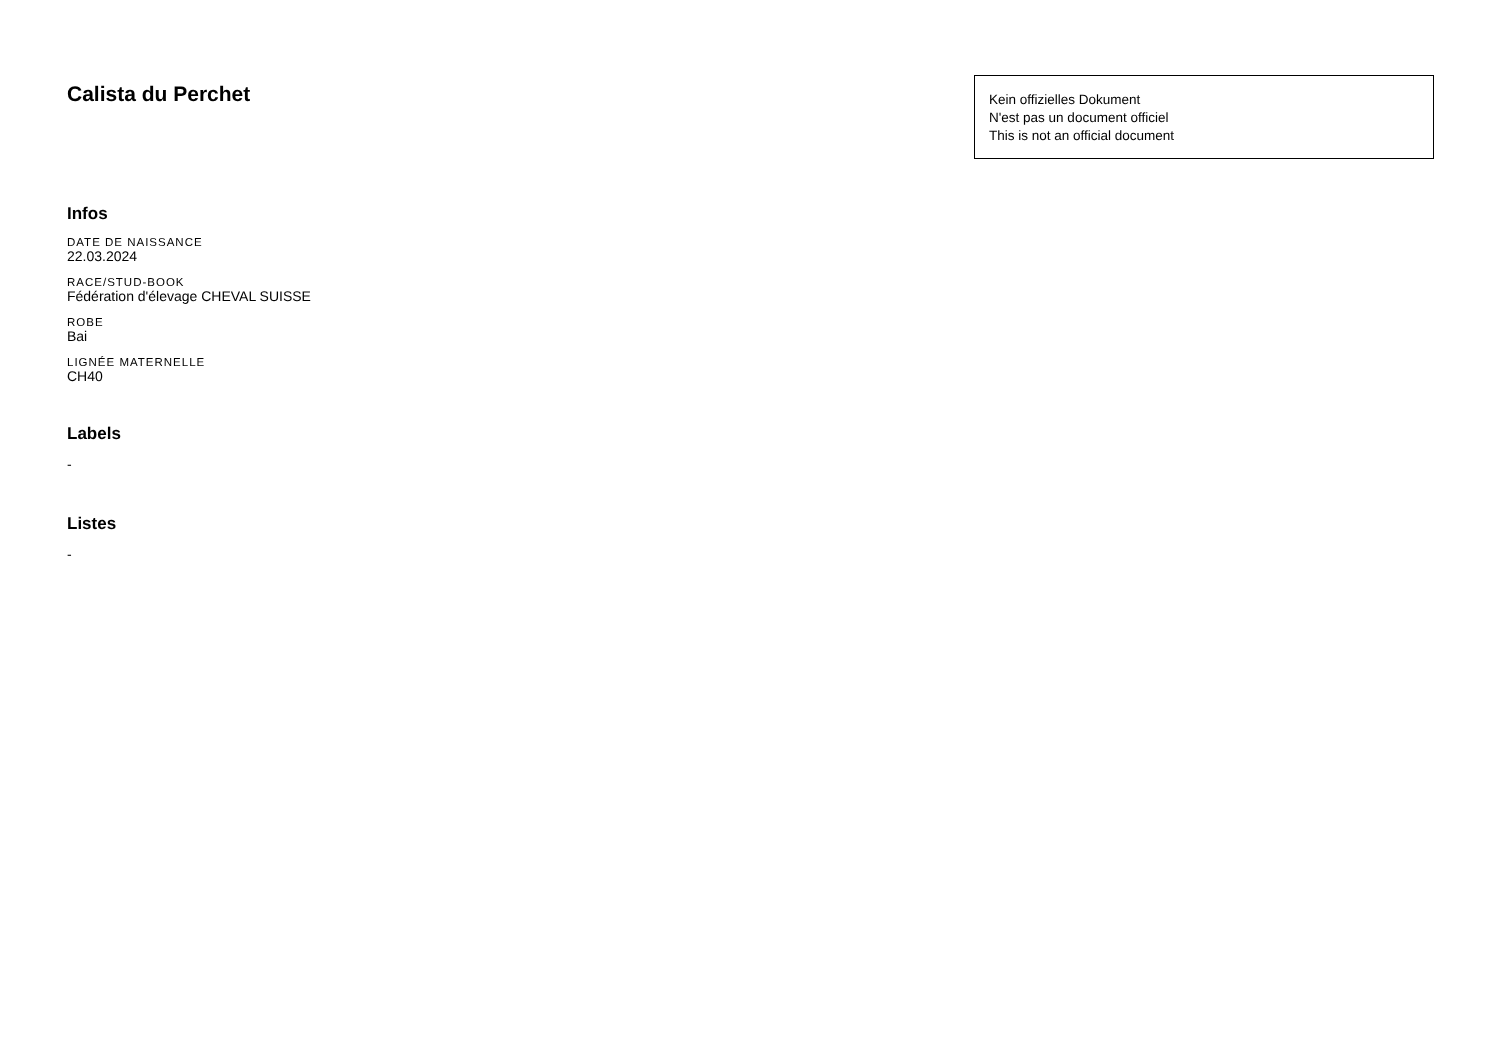Calista du Perchet
Kein offizielles Dokument
N'est pas un document officiel
This is not an official document
Infos
DATE DE NAISSANCE
22.03.2024
RACE/STUD-BOOK
Fédération d'élevage CHEVAL SUISSE
ROBE
Bai
LIGNÉE MATERNELLE
CH40
Labels
-
Listes
-